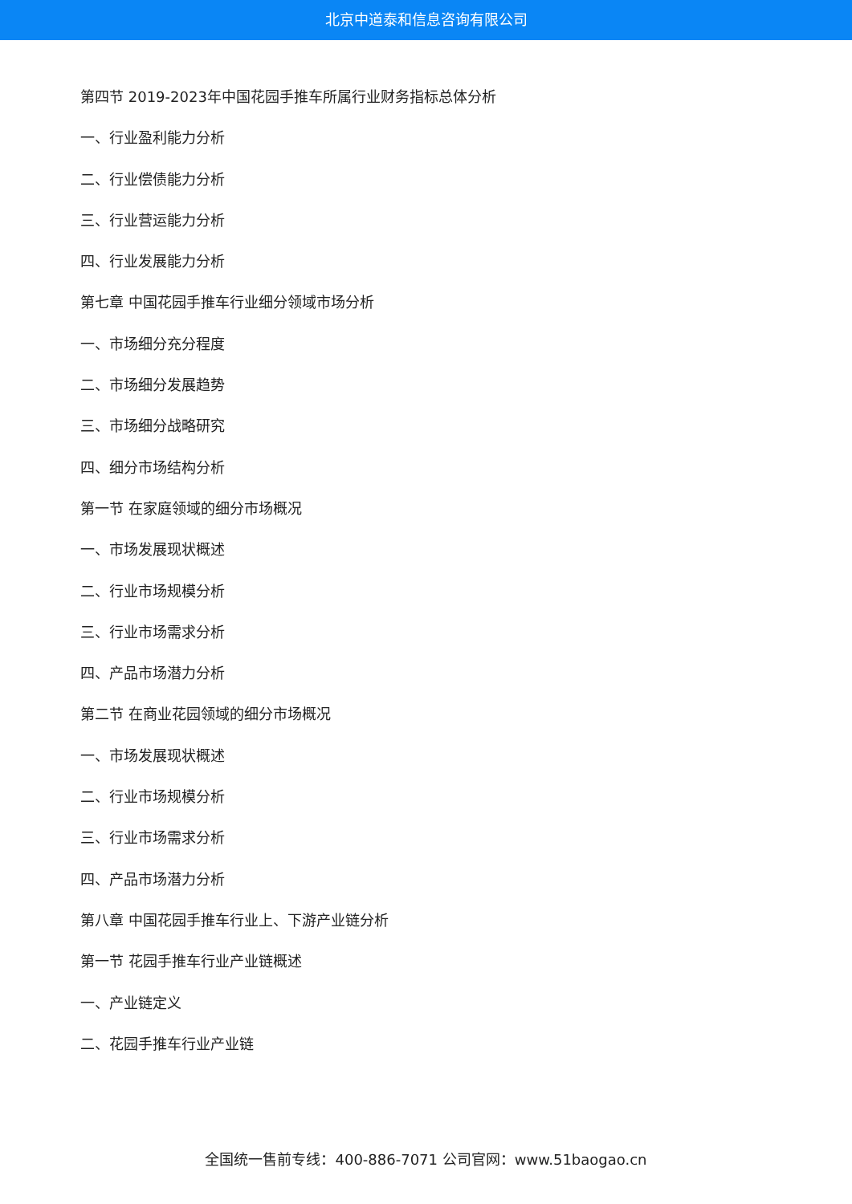北京中道泰和信息咨询有限公司
第四节 2019-2023年中国花园手推车所属行业财务指标总体分析
一、行业盈利能力分析
二、行业偿债能力分析
三、行业营运能力分析
四、行业发展能力分析
第七章 中国花园手推车行业细分领域市场分析
一、市场细分充分程度
二、市场细分发展趋势
三、市场细分战略研究
四、细分市场结构分析
第一节 在家庭领域的细分市场概况
一、市场发展现状概述
二、行业市场规模分析
三、行业市场需求分析
四、产品市场潜力分析
第二节 在商业花园领域的细分市场概况
一、市场发展现状概述
二、行业市场规模分析
三、行业市场需求分析
四、产品市场潜力分析
第八章 中国花园手推车行业上、下游产业链分析
第一节 花园手推车行业产业链概述
一、产业链定义
二、花园手推车行业产业链
全国统一售前专线：400-886-7071 公司官网：www.51baogao.cn